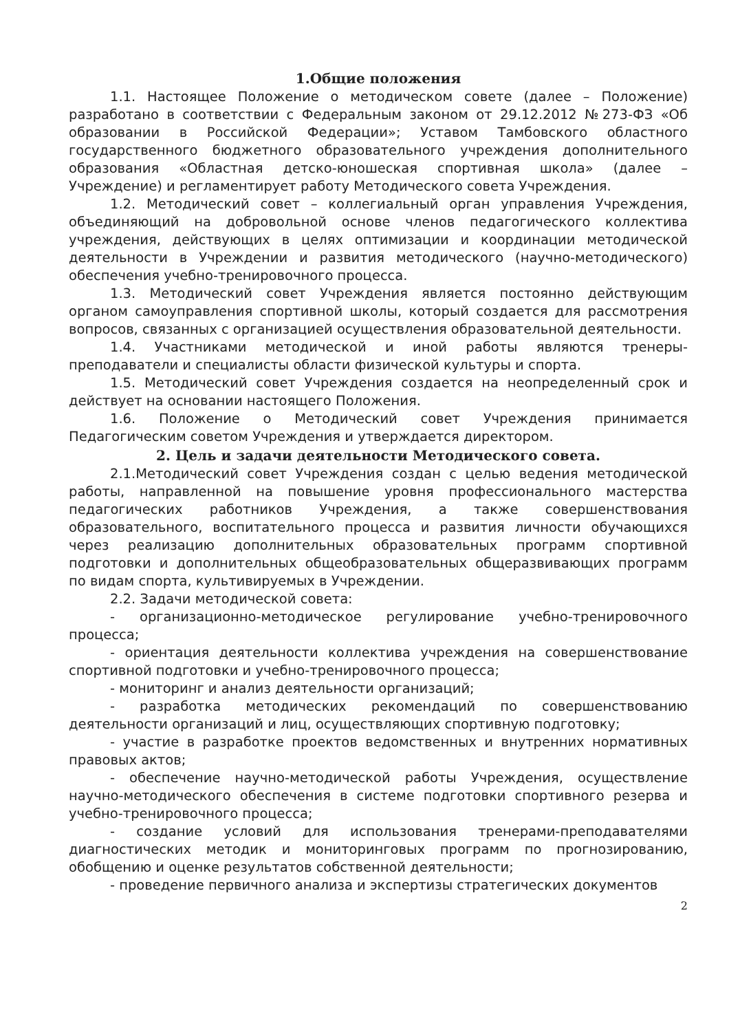1.Общие положения
1.1. Настоящее Положение о методическом совете (далее – Положение) разработано в соответствии с Федеральным законом от 29.12.2012 №273-ФЗ «Об образовании в Российской Федерации»; Уставом Тамбовского областного государственного бюджетного образовательного учреждения дополнительного образования «Областная детско-юношеская спортивная школа» (далее – Учреждение) и регламентирует работу Методического совета Учреждения.
1.2. Методический совет – коллегиальный орган управления Учреждения, объединяющий на добровольной основе членов педагогического коллектива учреждения, действующих в целях оптимизации и координации методической деятельности в Учреждении и развития методического (научно-методического) обеспечения учебно-тренировочного процесса.
1.3. Методический совет Учреждения является постоянно действующим органом самоуправления спортивной школы, который создается для рассмотрения вопросов, связанных с организацией осуществления образовательной деятельности.
1.4. Участниками методической и иной работы являются тренеры-преподаватели и специалисты области физической культуры и спорта.
1.5. Методический совет Учреждения создается на неопределенный срок и действует на основании настоящего Положения.
1.6. Положение о Методический совет Учреждения принимается Педагогическим советом Учреждения и утверждается директором.
2. Цель и задачи деятельности Методического совета.
2.1.Методический совет Учреждения создан с целью ведения методической работы, направленной на повышение уровня профессионального мастерства педагогических работников Учреждения, а также совершенствования образовательного, воспитательного процесса и развития личности обучающихся через реализацию дополнительных образовательных программ спортивной подготовки и дополнительных общеобразовательных общеразвивающих программ по видам спорта, культивируемых в Учреждении.
2.2. Задачи методической совета:
- организационно-методическое регулирование учебно-тренировочного процесса;
- ориентация деятельности коллектива учреждения на совершенствование спортивной подготовки и учебно-тренировочного процесса;
- мониторинг и анализ деятельности организаций;
- разработка методических рекомендаций по совершенствованию деятельности организаций и лиц, осуществляющих спортивную подготовку;
- участие в разработке проектов ведомственных и внутренних нормативных правовых актов;
- обеспечение научно-методической работы Учреждения, осуществление научно-методического обеспечения в системе подготовки спортивного резерва и учебно-тренировочного процесса;
- создание условий для использования тренерами-преподавателями диагностических методик и мониторинговых программ по прогнозированию, обобщению и оценке результатов собственной деятельности;
- проведение первичного анализа и экспертизы стратегических документов
2